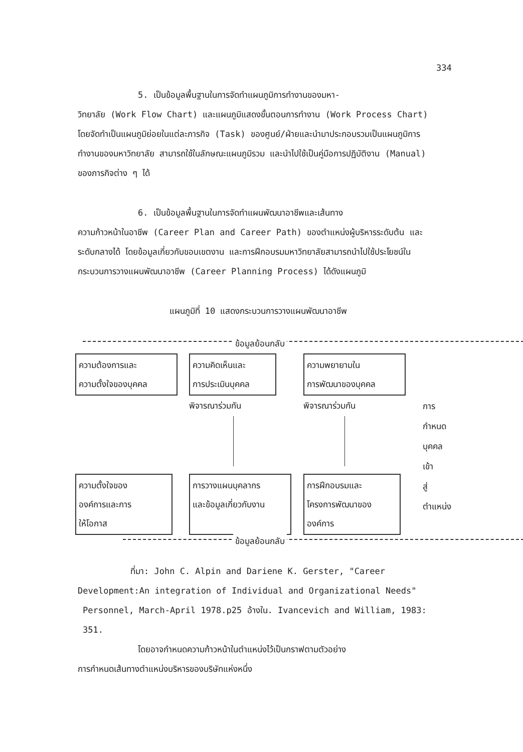334
5. เป็นข้อมูลพื้นฐานในการจัดทำแผนภูมิการทำงานของมหา-
วิทยาลัย (Work Flow Chart) และแผนภูมิแสดงขั้นตอนการทำงาน (Work Process Chart) โดยจัดทำเป็นแผนภูมิย่อยในแต่ละภารกิจ (Task) ของศูนย์/ฝ่ายและนำมาประกอบรวมเป็นแผนภูมิการทำงานของมหาวิทยาลัย สามารถใช้ในลักษณะแผนภูมิรวม และนำไปใช้เป็นคู่มือการปฏิบัติงาน (Manual) ของภารกิจต่าง ๆ ได้
6. เป็นข้อมูลพื้นฐานในการจัดทำแผนพัฒนาอาชีพและเส้นทาง
ความก้าวหน้าในอาชีพ (Career Plan and Career Path) ของตำแหน่งผู้บริหารระดับต้น และระดับกลางได้ โดยข้อมูลเกี่ยวกับขอบเขตงาน และการฝึกอบรมมหาวิทยาลัยสามารถนำไปใช้ประโยชน์ในกระบวนการวางแผนพัฒนาอาชีพ (Career Planning Process) ได้ดังแผนภูมิ
แผนภูมิที่ 10 แสดงกระบวนการวางแผนพัฒนาอาชีพ
ข้อมูลย้อนกลับ
ความต้องการและ
ความตั้งใจของบุคคล
ความคิดเห็นและ
การประเมินบุคคล
ความพยายามใน
การพัฒนาของบุคคล
พิจารณาร่วมกัน พิจารณาร่วมกัน
การกำหนด
บุคคลเข้า
สู่ตำแหน่ง
ความตั้งใจของ
องค์การและการ
ให้โอกาส
การวางแผนบุคลากร
และข้อมูลเกี่ยวกับงาน
การฝึกอบรมและ
โครงการพัฒนาของ
องค์การ
ข้อมูลย้อนกลับ
ที่มา: John C. Alpin and Dariene K. Gerster, "Career
Development:An integration of Individual and Organizational Needs"
Personnel, March-April 1978.p25 อ้างใน. Ivancevich and William, 1983: 351.
โดยอาจกำหนดความก้าวหน้าในตำแหน่งไว้เป็นกราฟตามตัวอย่าง
การกำหนดเส้นทางตำแหน่งบริหารของบริษัทแห่งหนึ่ง